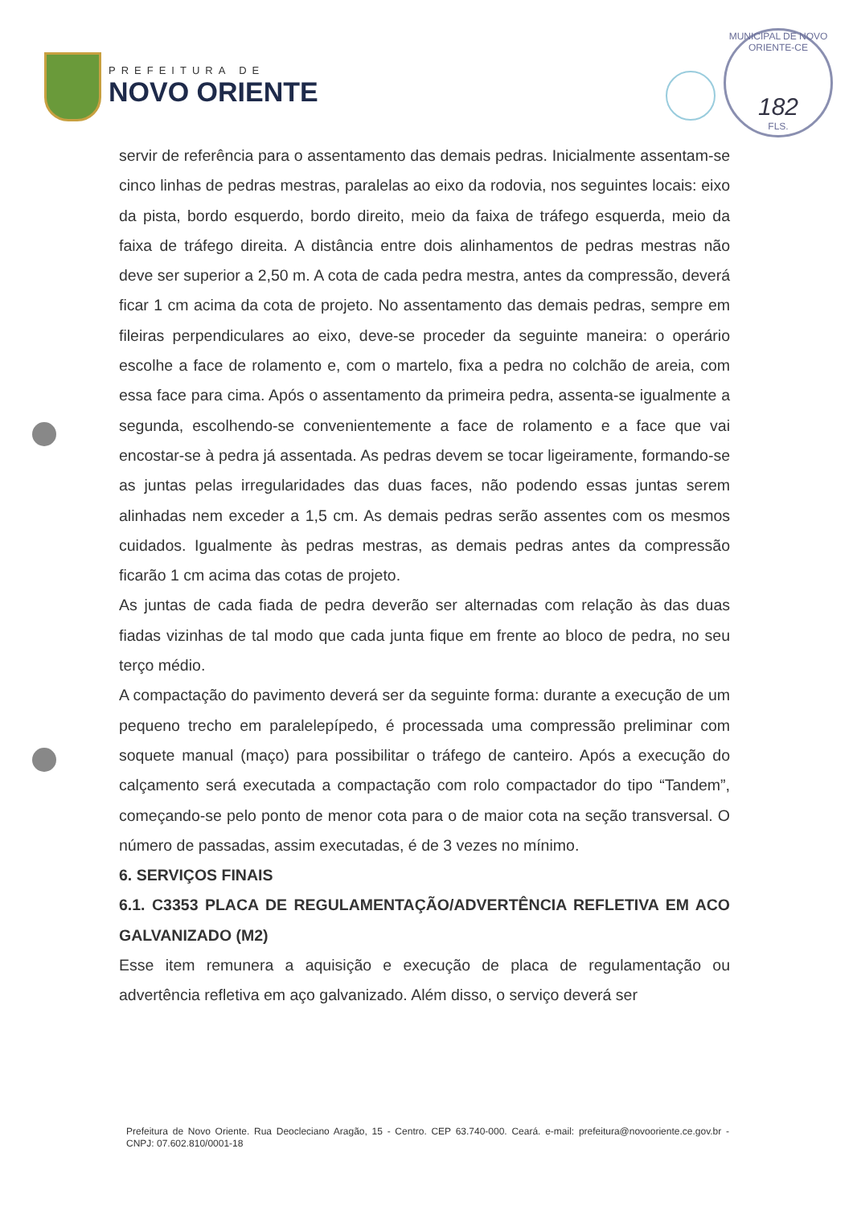PREFEITURA DE
NOVO ORIENTE
MUNICIPAL DE NOVO ORIENTE-CE
182
FLS.
servir de referência para o assentamento das demais pedras. Inicialmente assentam-se cinco linhas de pedras mestras, paralelas ao eixo da rodovia, nos seguintes locais: eixo da pista, bordo esquerdo, bordo direito, meio da faixa de tráfego esquerda, meio da faixa de tráfego direita. A distância entre dois alinhamentos de pedras mestras não deve ser superior a 2,50 m. A cota de cada pedra mestra, antes da compressão, deverá ficar 1 cm acima da cota de projeto. No assentamento das demais pedras, sempre em fileiras perpendiculares ao eixo, deve-se proceder da seguinte maneira: o operário escolhe a face de rolamento e, com o martelo, fixa a pedra no colchão de areia, com essa face para cima. Após o assentamento da primeira pedra, assenta-se igualmente a segunda, escolhendo-se convenientemente a face de rolamento e a face que vai encostar-se à pedra já assentada. As pedras devem se tocar ligeiramente, formando-se as juntas pelas irregularidades das duas faces, não podendo essas juntas serem alinhadas nem exceder a 1,5 cm. As demais pedras serão assentes com os mesmos cuidados. Igualmente às pedras mestras, as demais pedras antes da compressão ficarão 1 cm acima das cotas de projeto.
As juntas de cada fiada de pedra deverão ser alternadas com relação às das duas fiadas vizinhas de tal modo que cada junta fique em frente ao bloco de pedra, no seu terço médio.
A compactação do pavimento deverá ser da seguinte forma: durante a execução de um pequeno trecho em paralelepípedo, é processada uma compressão preliminar com soquete manual (maço) para possibilitar o tráfego de canteiro. Após a execução do calçamento será executada a compactação com rolo compactador do tipo “Tandem”, começando-se pelo ponto de menor cota para o de maior cota na seção transversal. O número de passadas, assim executadas, é de 3 vezes no mínimo.
6. SERVIÇOS FINAIS
6.1. C3353 PLACA DE REGULAMENTAÇÃO/ADVERTÊNCIA REFLETIVA EM ACO GALVANIZADO (M2)
Esse item remunera a aquisição e execução de placa de regulamentação ou advertência refletiva em aço galvanizado. Além disso, o serviço deverá ser
Prefeitura de Novo Oriente. Rua Deocleciano Aragão, 15 - Centro. CEP 63.740-000. Ceará. e-mail: prefeitura@novooriente.ce.gov.br - CNPJ: 07.602.810/0001-18